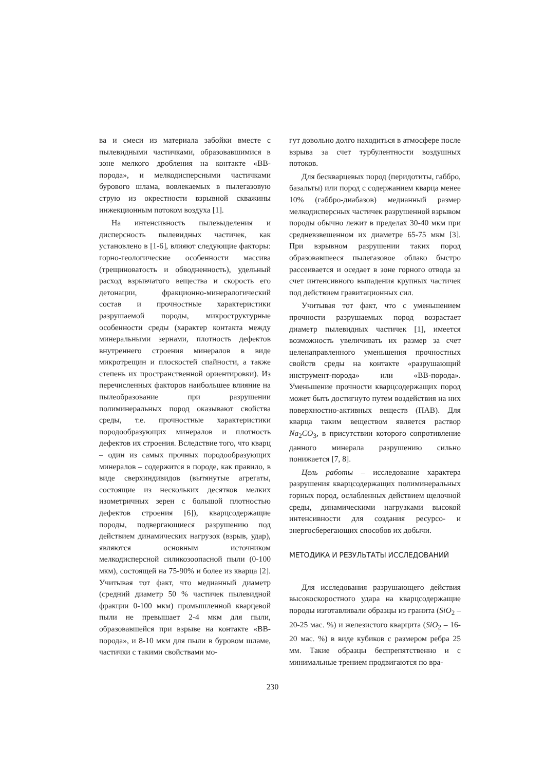ва и смеси из материала забойки вместе с пылевидными частичками, образовавшимися в зоне мелкого дробления на контакте «ВВ-порода», и мелкодисперсными частичками бурового шлама, вовлекаемых в пылегазовую струю из окрестности взрывной скважины инжекционным потоком воздуха [1].
На интенсивность пылевыделения и дисперсность пылевидных частичек, как установлено в [1-6], влияют следующие факторы: горно-геологические особенности массива (трещиноватость и обводненность), удельный расход взрывчатого вещества и скорость его детонации, фракционно-минералогический состав и прочностные характеристики разрушаемой породы, микроструктурные особенности среды (характер контакта между минеральными зернами, плотность дефектов внутреннего строения минералов в виде микротрещин и плоскостей спайности, а также степень их пространственной ориентировки). Из перечисленных факторов наибольшее влияние на пылеобразование при разрушении полиминеральных пород оказывают свойства среды, т.е. прочностные характеристики породообразующих минералов и плотность дефектов их строения. Вследствие того, что кварц – один из самых прочных породообразующих минералов – содержится в породе, как правило, в виде сверхиндивидов (вытянутые агрегаты, состоящие из нескольких десятков мелких изометричных зерен с большой плотностью дефектов строения [6]), кварцсодержащие породы, подвергающиеся разрушению под действием динамических нагрузок (взрыв, удар), являются основным источником мелкодисперсной силикозоопасной пыли (0-100 мкм), состоящей на 75-90% и более из кварца [2]. Учитывая тот факт, что медианный диаметр (средний диаметр 50 % частичек пылевидной фракции 0-100 мкм) промышленной кварцевой пыли не превышает 2-4 мкм для пыли, образовавшейся при взрыве на контакте «ВВ-порода», и 8-10 мкм для пыли в буровом шламе, частички с такими свойствами мо-
гут довольно долго находиться в атмосфере после взрыва за счет турбулентности воздушных потоков.
Для бескварцевых пород (перидотиты, габбро, базальты) или пород с содержанием кварца менее 10% (габбро-диабазов) медианный размер мелкодисперсных частичек разрушенной взрывом породы обычно лежит в пределах 30-40 мкм при средневзвешенном их диаметре 65-75 мкм [3]. При взрывном разрушении таких пород образовавшееся пылегазовое облако быстро рассеивается и оседает в зоне горного отвода за счет интенсивного выпадения крупных частичек под действием гравитационных сил.
Учитывая тот факт, что с уменьшением прочности разрушаемых пород возрастает диаметр пылевидных частичек [1], имеется возможность увеличивать их размер за счет целенаправленного уменьшения прочностных свойств среды на контакте «разрушающий инструмент-порода» или «ВВ-порода». Уменьшение прочности кварцсодержащих пород может быть достигнуто путем воздействия на них поверхностно-активных веществ (ПАВ). Для кварца таким веществом является раствор Na<sub>2</sub>CO<sub>3</sub>, в присутствии которого сопротивление данного минерала разрушению сильно понижается [7, 8].
Цель работы – исследование характера разрушения кварцсодержащих полиминеральных горных пород, ослабленных действием щелочной среды, динамическими нагрузками высокой интенсивности для создания ресурсо- и энергосберегающих способов их добычи.
МЕТОДИКА И РЕЗУЛЬТАТЫ ИССЛЕДОВАНИЙ
Для исследования разрушающего действия высокоскоростного удара на кварцсодержащие породы изготавливали образцы из гранита (SiO<sub>2</sub> – 20-25 мас. %) и железистого кварцита (SiO<sub>2</sub> – 16-20 мас. %) в виде кубиков с размером ребра 25 мм. Такие образцы беспрепятственно и с минимальные трением продвигаются по вра-
230